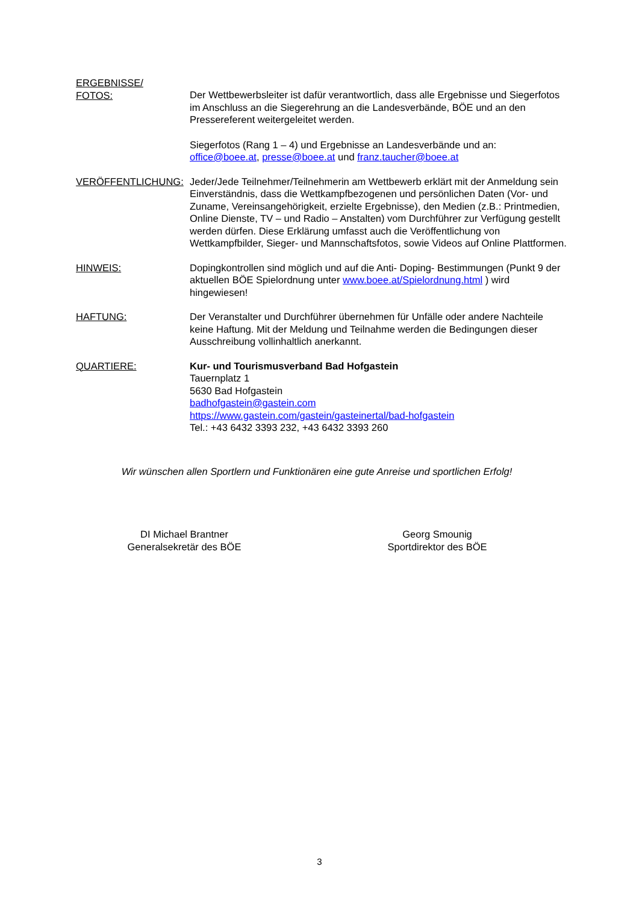ERGEBNISSE/
FOTOS:
Der Wettbewerbsleiter ist dafür verantwortlich, dass alle Ergebnisse und Siegerfotos im Anschluss an die Siegerehrung an die Landesverbände, BÖE und an den Pressereferent weitergeleitet werden.
Siegerfotos (Rang 1 – 4) und Ergebnisse an Landesverbände und an:
office@boee.at, presse@boee.at und franz.taucher@boee.at
VERÖFFENTLICHUNG: Jeder/Jede Teilnehmer/Teilnehmerin am Wettbewerb erklärt mit der Anmeldung sein Einverständnis, dass die Wettkampfbezogenen und persönlichen Daten (Vor- und Zuname, Vereinsangehörigkeit, erzielte Ergebnisse), den Medien (z.B.: Printmedien, Online Dienste, TV – und Radio – Anstalten) vom Durchführer zur Verfügung gestellt werden dürfen. Diese Erklärung umfasst auch die Veröffentlichung von Wettkampfbilder, Sieger- und Mannschaftsfotos, sowie Videos auf Online Plattformen.
HINWEIS: Dopingkontrollen sind möglich und auf die Anti- Doping- Bestimmungen (Punkt 9 der aktuellen BÖE Spielordnung unter www.boee.at/Spielordnung.html ) wird hingewiesen!
HAFTUNG: Der Veranstalter und Durchführer übernehmen für Unfälle oder andere Nachteile keine Haftung. Mit der Meldung und Teilnahme werden die Bedingungen dieser Ausschreibung vollinhaltlich anerkannt.
QUARTIERE: Kur- und Tourismusverband Bad Hofgastein
Tauernplatz 1
5630 Bad Hofgastein
badhofgastein@gastein.com
https://www.gastein.com/gastein/gasteinertal/bad-hofgastein
Tel.: +43 6432 3393 232, +43 6432 3393 260
Wir wünschen allen Sportlern und Funktionären eine gute Anreise und sportlichen Erfolg!
DI Michael Brantner
Generalsekretär des BÖE
Georg Smounig
Sportdirektor des BÖE
3